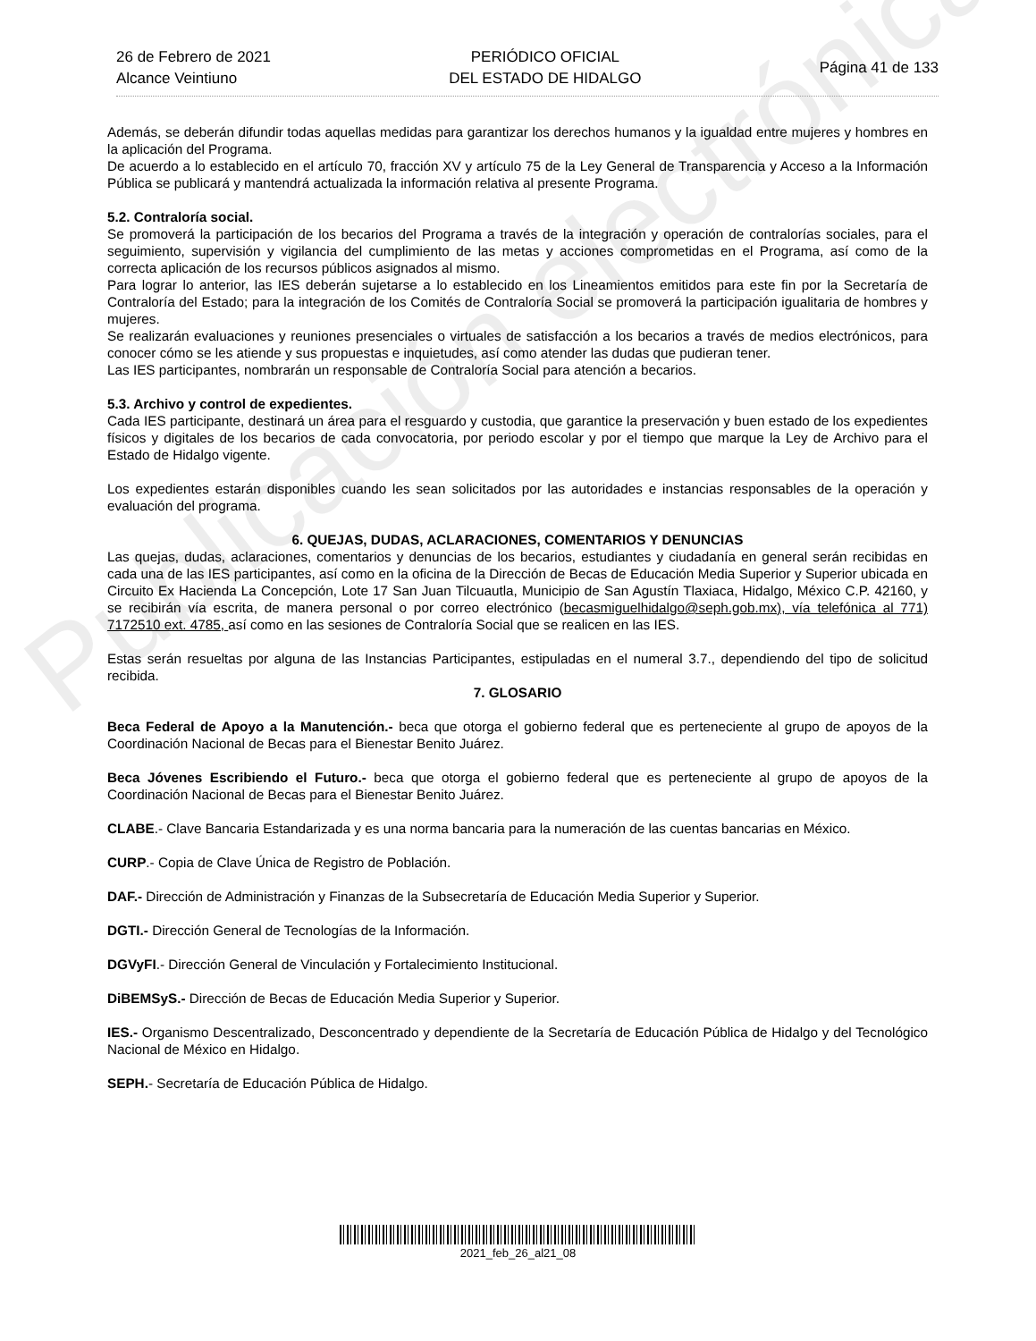Publicación electrónica
26 de Febrero de 2021
Alcance Veintiuno
PERIÓDICO OFICIAL
DEL ESTADO DE HIDALGO
Página 41 de 133
Además, se deberán difundir todas aquellas medidas para garantizar los derechos humanos y la igualdad entre mujeres y hombres en la aplicación del Programa.
De acuerdo a lo establecido en el artículo 70, fracción XV y artículo 75 de la Ley General de Transparencia y Acceso a la Información Pública se publicará y mantendrá actualizada la información relativa al presente Programa.
5.2. Contraloría social.
Se promoverá la participación de los becarios del Programa a través de la integración y operación de contralorías sociales, para el seguimiento, supervisión y vigilancia del cumplimiento de las metas y acciones comprometidas en el Programa, así como de la correcta aplicación de los recursos públicos asignados al mismo.
Para lograr lo anterior, las IES deberán sujetarse a lo establecido en los Lineamientos emitidos para este fin por la Secretaría de Contraloría del Estado; para la integración de los Comités de Contraloría Social se promoverá la participación igualitaria de hombres y mujeres.
Se realizarán evaluaciones y reuniones presenciales o virtuales de satisfacción a los becarios a través de medios electrónicos, para conocer cómo se les atiende y sus propuestas e inquietudes, así como atender las dudas que pudieran tener.
Las IES participantes, nombrarán un responsable de Contraloría Social para atención a becarios.
5.3. Archivo y control de expedientes.
Cada IES participante, destinará un área para el resguardo y custodia, que garantice la preservación y buen estado de los expedientes físicos y digitales de los becarios de cada convocatoria, por periodo escolar y por el tiempo que marque la Ley de Archivo para el Estado de Hidalgo vigente.
Los expedientes estarán disponibles cuando les sean solicitados por las autoridades e instancias responsables de la operación y evaluación del programa.
6. QUEJAS, DUDAS, ACLARACIONES, COMENTARIOS Y DENUNCIAS
Las quejas, dudas, aclaraciones, comentarios y denuncias de los becarios, estudiantes y ciudadanía en general serán recibidas en cada una de las IES participantes, así como en la oficina de la Dirección de Becas de Educación Media Superior y Superior ubicada en Circuito Ex Hacienda La Concepción, Lote 17 San Juan Tilcuautla, Municipio de San Agustín Tlaxiaca, Hidalgo, México C.P. 42160, y se recibirán vía escrita, de manera personal o por correo electrónico (becasmiguelhidalgo@seph.gob.mx), vía telefónica al 771) 7172510 ext. 4785, así como en las sesiones de Contraloría Social que se realicen en las IES.
Estas serán resueltas por alguna de las Instancias Participantes, estipuladas en el numeral 3.7., dependiendo del tipo de solicitud recibida.
7. GLOSARIO
Beca Federal de Apoyo a la Manutención.- beca que otorga el gobierno federal que es perteneciente al grupo de apoyos de la Coordinación Nacional de Becas para el Bienestar Benito Juárez.
Beca Jóvenes Escribiendo el Futuro.- beca que otorga el gobierno federal que es perteneciente al grupo de apoyos de la Coordinación Nacional de Becas para el Bienestar Benito Juárez.
CLABE.- Clave Bancaria Estandarizada y es una norma bancaria para la numeración de las cuentas bancarias en México.
CURP.- Copia de Clave Única de Registro de Población.
DAF.- Dirección de Administración y Finanzas de la Subsecretaría de Educación Media Superior y Superior.
DGTI.- Dirección General de Tecnologías de la Información.
DGVyFI.- Dirección General de Vinculación y Fortalecimiento Institucional.
DiBEMSyS.- Dirección de Becas de Educación Media Superior y Superior.
IES.- Organismo Descentralizado, Desconcentrado y dependiente de la Secretaría de Educación Pública de Hidalgo y del Tecnológico Nacional de México en Hidalgo.
SEPH.- Secretaría de Educación Pública de Hidalgo.
2021_feb_26_al21_08